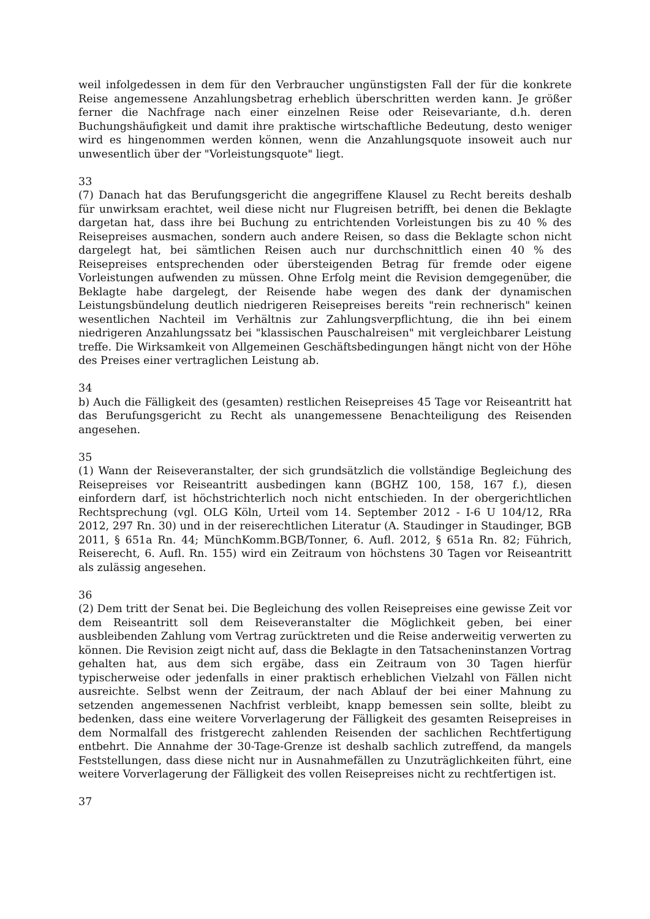weil infolgedessen in dem für den Verbraucher ungünstigsten Fall der für die konkrete Reise angemessene Anzahlungsbetrag erheblich überschritten werden kann. Je größer ferner die Nachfrage nach einer einzelnen Reise oder Reisevariante, d.h. deren Buchungshäufigkeit und damit ihre praktische wirtschaftliche Bedeutung, desto weniger wird es hingenommen werden können, wenn die Anzahlungsquote insoweit auch nur unwesentlich über der "Vorleistungsquote" liegt.
33
(7) Danach hat das Berufungsgericht die angegriffene Klausel zu Recht bereits deshalb für unwirksam erachtet, weil diese nicht nur Flugreisen betrifft, bei denen die Beklagte dargetan hat, dass ihre bei Buchung zu entrichtenden Vorleistungen bis zu 40 % des Reisepreises ausmachen, sondern auch andere Reisen, so dass die Beklagte schon nicht dargelegt hat, bei sämtlichen Reisen auch nur durchschnittlich einen 40 % des Reisepreises entsprechenden oder übersteigenden Betrag für fremde oder eigene Vorleistungen aufwenden zu müssen. Ohne Erfolg meint die Revision demgegenüber, die Beklagte habe dargelegt, der Reisende habe wegen des dank der dynamischen Leistungsbündelung deutlich niedrigeren Reisepreises bereits "rein rechnerisch" keinen wesentlichen Nachteil im Verhältnis zur Zahlungsverpflichtung, die ihn bei einem niedrigeren Anzahlungssatz bei "klassischen Pauschalreisen" mit vergleichbarer Leistung treffe. Die Wirksamkeit von Allgemeinen Geschäftsbedingungen hängt nicht von der Höhe des Preises einer vertraglichen Leistung ab.
34
b) Auch die Fälligkeit des (gesamten) restlichen Reisepreises 45 Tage vor Reiseantritt hat das Berufungsgericht zu Recht als unangemessene Benachteiligung des Reisenden angesehen.
35
(1) Wann der Reiseveranstalter, der sich grundsätzlich die vollständige Begleichung des Reisepreises vor Reiseantritt ausbedingen kann (BGHZ 100, 158, 167 f.), diesen einfordern darf, ist höchstrichterlich noch nicht entschieden. In der obergerichtlichen Rechtsprechung (vgl. OLG Köln, Urteil vom 14. September 2012 - I-6 U 104/12, RRa 2012, 297 Rn. 30) und in der reiserechtlichen Literatur (A. Staudinger in Staudinger, BGB 2011, § 651a Rn. 44; MünchKomm.BGB/Tonner, 6. Aufl. 2012, § 651a Rn. 82; Führich, Reiserecht, 6. Aufl. Rn. 155) wird ein Zeitraum von höchstens 30 Tagen vor Reiseantritt als zulässig angesehen.
36
(2) Dem tritt der Senat bei. Die Begleichung des vollen Reisepreises eine gewisse Zeit vor dem Reiseantritt soll dem Reiseveranstalter die Möglichkeit geben, bei einer ausbleibenden Zahlung vom Vertrag zurücktreten und die Reise anderweitig verwerten zu können. Die Revision zeigt nicht auf, dass die Beklagte in den Tatsacheninstanzen Vortrag gehalten hat, aus dem sich ergäbe, dass ein Zeitraum von 30 Tagen hierfür typischerweise oder jedenfalls in einer praktisch erheblichen Vielzahl von Fällen nicht ausreichte. Selbst wenn der Zeitraum, der nach Ablauf der bei einer Mahnung zu setzenden angemessenen Nachfrist verbleibt, knapp bemessen sein sollte, bleibt zu bedenken, dass eine weitere Vorverlagerung der Fälligkeit des gesamten Reisepreises in dem Normalfall des fristgerecht zahlenden Reisenden der sachlichen Rechtfertigung entbehrt. Die Annahme der 30-Tage-Grenze ist deshalb sachlich zutreffend, da mangels Feststellungen, dass diese nicht nur in Ausnahmefällen zu Unzuträglichkeiten führt, eine weitere Vorverlagerung der Fälligkeit des vollen Reisepreises nicht zu rechtfertigen ist.
37